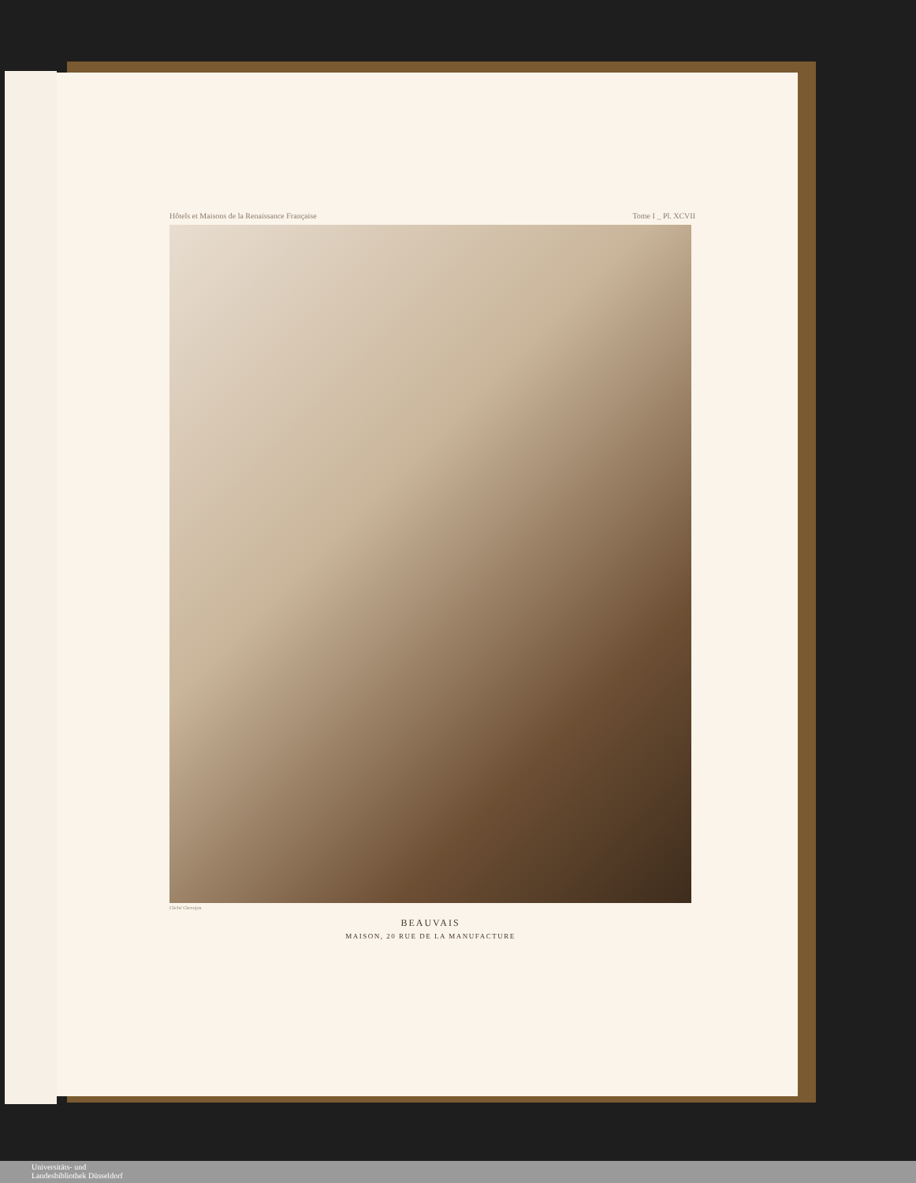Hôtels et Maisons de la Renaissance Française Tome I _ Pl. XCVII
Cliché Chevojon
BEAUVAIS
MAISON, 20 RUE DE LA MANUFACTURE
Universitäts- und
Landesbibliothek Düsseldorf